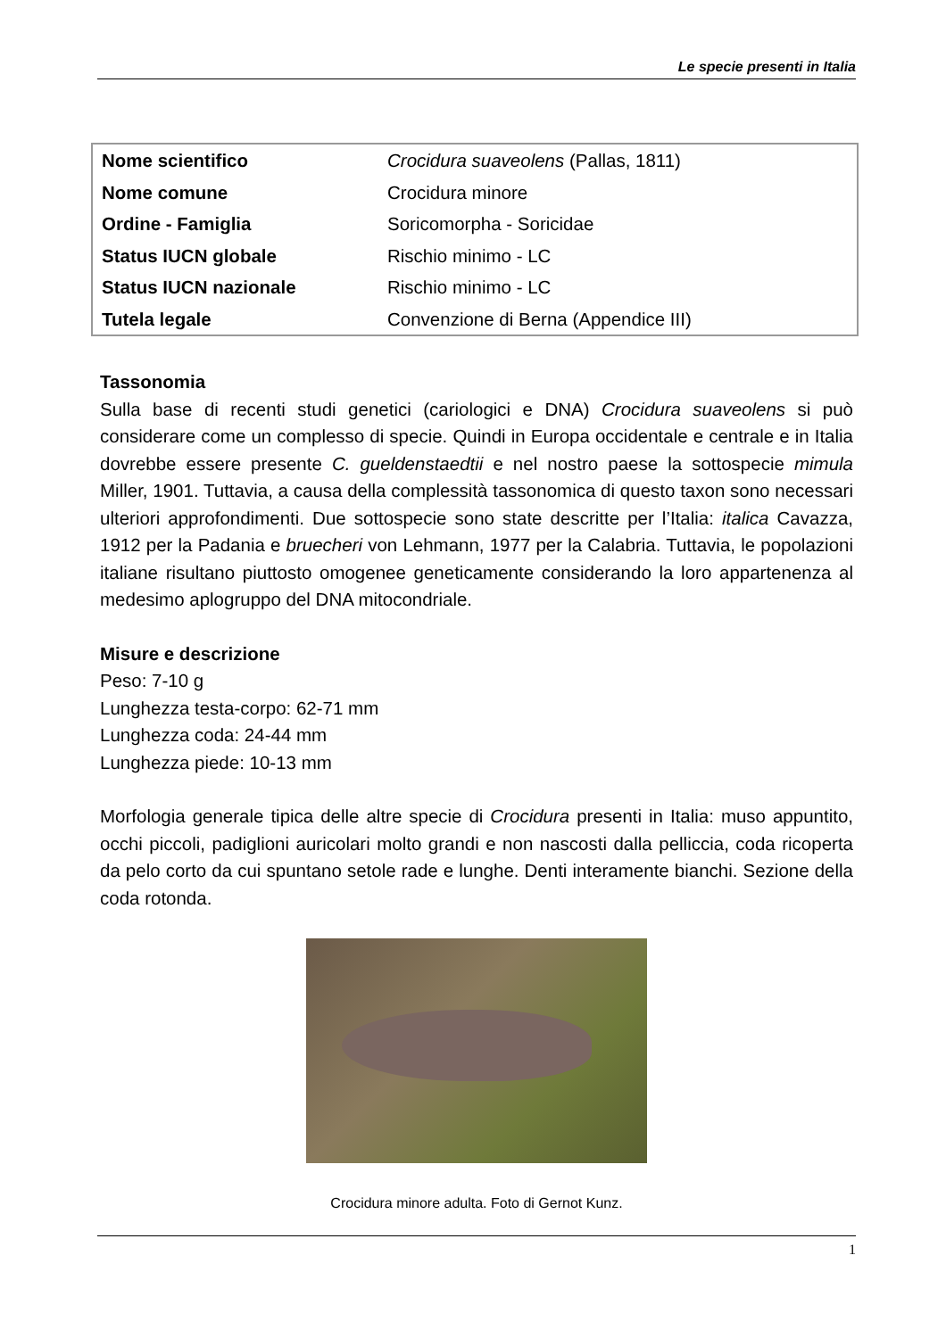Le specie presenti in Italia
| Nome scientifico | Crocidura suaveolens (Pallas, 1811) |
| Nome comune | Crocidura minore |
| Ordine - Famiglia | Soricomorpha - Soricidae |
| Status IUCN globale | Rischio minimo - LC |
| Status IUCN nazionale | Rischio minimo - LC |
| Tutela legale | Convenzione di Berna (Appendice III) |
Tassonomia
Sulla base di recenti studi genetici (cariologici e DNA) Crocidura suaveolens si può considerare come un complesso di specie. Quindi in Europa occidentale e centrale e in Italia dovrebbe essere presente C. gueldenstaedtii e nel nostro paese la sottospecie mimula Miller, 1901. Tuttavia, a causa della complessità tassonomica di questo taxon sono necessari ulteriori approfondimenti. Due sottospecie sono state descritte per l’Italia: italica Cavazza, 1912 per la Padania e bruecheri von Lehmann, 1977 per la Calabria. Tuttavia, le popolazioni italiane risultano piuttosto omogenee geneticamente considerando la loro appartenenza al medesimo aplogruppo del DNA mitocondriale.
Misure e descrizione
Peso: 7-10 g
Lunghezza testa-corpo: 62-71 mm
Lunghezza coda: 24-44 mm
Lunghezza piede: 10-13 mm
Morfologia generale tipica delle altre specie di Crocidura presenti in Italia: muso appuntito, occhi piccoli, padiglioni auricolari molto grandi e non nascosti dalla pelliccia, coda ricoperta da pelo corto da cui spuntano setole rade e lunghe. Denti interamente bianchi. Sezione della coda rotonda.
Crocidura minore adulta. Foto di Gernot Kunz.
1